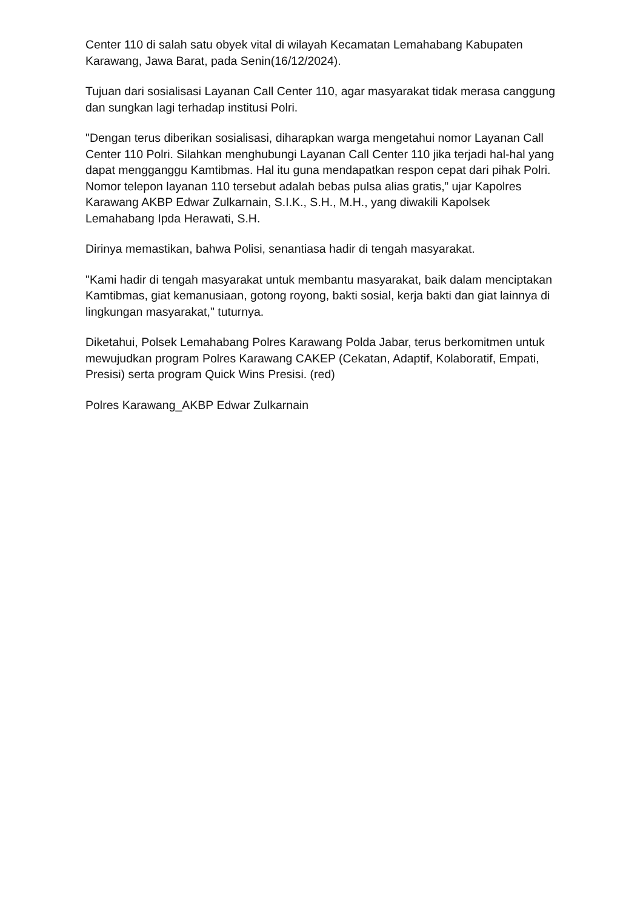Center 110 di salah satu obyek vital di wilayah Kecamatan Lemahabang Kabupaten Karawang, Jawa Barat, pada Senin(16/12/2024).
Tujuan dari sosialisasi Layanan Call Center 110, agar masyarakat tidak merasa canggung dan sungkan lagi terhadap institusi Polri.
"Dengan terus diberikan sosialisasi, diharapkan warga mengetahui nomor Layanan Call Center 110 Polri. Silahkan menghubungi Layanan Call Center 110 jika terjadi hal-hal yang dapat mengganggu Kamtibmas. Hal itu guna mendapatkan respon cepat dari pihak Polri. Nomor telepon layanan 110 tersebut adalah bebas pulsa alias gratis,” ujar Kapolres Karawang AKBP Edwar Zulkarnain, S.I.K., S.H., M.H., yang diwakili Kapolsek Lemahabang Ipda Herawati, S.H.
Dirinya memastikan, bahwa Polisi, senantiasa hadir di tengah masyarakat.
"Kami hadir di tengah masyarakat untuk membantu masyarakat, baik dalam menciptakan Kamtibmas, giat kemanusiaan, gotong royong, bakti sosial, kerja bakti dan giat lainnya di lingkungan masyarakat," tuturnya.
Diketahui, Polsek Lemahabang Polres Karawang Polda Jabar, terus berkomitmen untuk mewujudkan program Polres Karawang CAKEP (Cekatan, Adaptif, Kolaboratif, Empati, Presisi) serta program Quick Wins Presisi. (red)
Polres Karawang_AKBP Edwar Zulkarnain